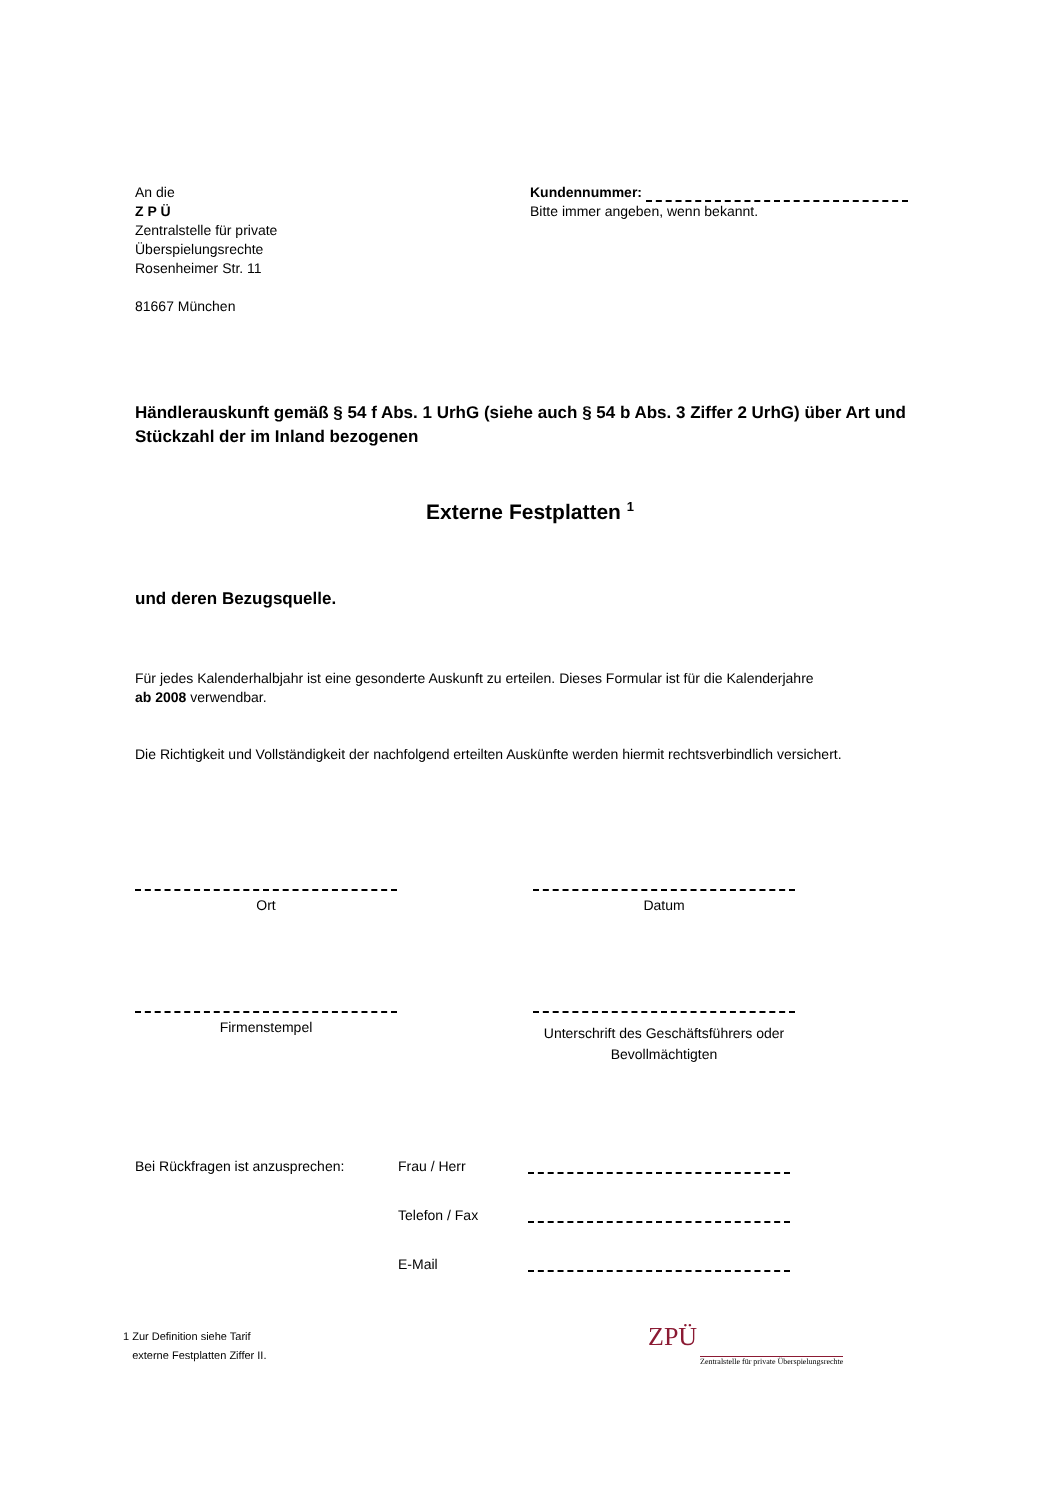An die
Z P Ü
Zentralstelle für private
Überspielungsrechte
Rosenheimer Str. 11
81667 München
Kundennummer:
Bitte immer angeben, wenn bekannt.
Händlerauskunft gemäß § 54 f Abs. 1 UrhG (siehe auch § 54 b Abs. 3 Ziffer 2 UrhG) über Art und Stückzahl der im Inland bezogenen
Externe Festplatten <sup>1</sup>
und deren Bezugsquelle.
Für jedes Kalenderhalbjahr ist eine gesonderte Auskunft zu erteilen. Dieses Formular ist für die Kalenderjahre
ab 2008 verwendbar.
Die Richtigkeit und Vollständigkeit der nachfolgend erteilten Auskünfte werden hiermit rechtsverbindlich versichert.
Ort Datum
Firmenstempel
Unterschrift des Geschäftsführers oder Bevollmächtigten
Bei Rückfragen ist anzusprechen: Frau / Herr
Telefon / Fax
E-Mail
1 Zur Definition siehe Tarif
externe Festplatten Ziffer II.
ZPÜ
Zentralstelle für private Überspielungsrechte